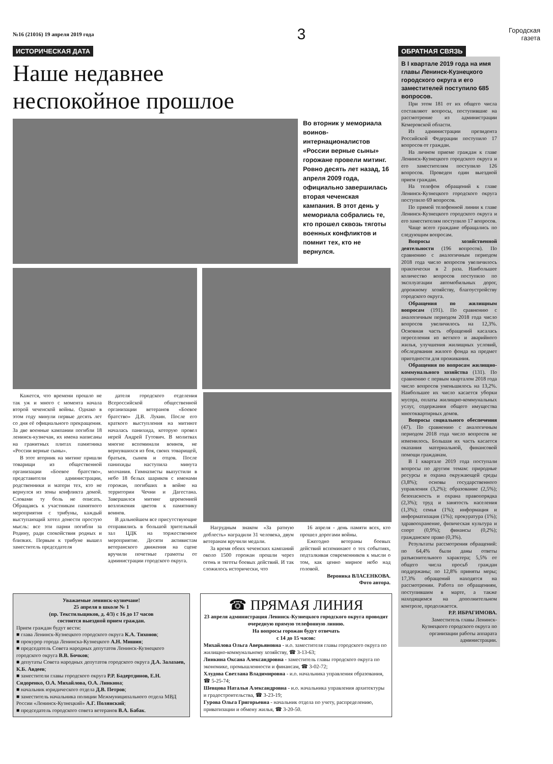№16 (21016) 19 апреля 2019 года 3 Городская
газета
ИСТОРИЧЕСКАЯ ДАТА
Наше недавнее
неспокойное прошлое
Во вторник у мемориала воинов-интернационалистов «России верные сыны» горожане провели митинг. Ровно десять лет назад, 16 апреля 2009 года, официально завершилась вторая чеченская кампания. В этот день у мемориала собрались те, кто прошел сквозь тяготы военных конфликтов и помнит тех, кто не вернулся.
Кажется, что времени прошло не так уж и много с момента начала второй чеченской войны. Однако в этом году минули первые десять лет со дня её официального прекращения. За две военные кампании погибли 18 ленинск-кузнечан, их имена написаны на гранитных плитах памятника «России верные сыны».
В этот вторник на митинг пришли товарищи из общественной организации «Боевое братство», представители администрации, родственники и матери тех, кто не вернулся из зоны конфликта домой. Словами ту боль не описать. Обращаясь к участникам памятного мероприятия с трибуны, каждый выступающий хотел донести простую мысль: все эти парни погибли за Родину, ради спокойствия родных и близких. Первым к трибуне вышел заместитель председателя
дателя городского отделения Всероссийской общественной организации ветеранов «Боевое братство» Д.В. Лукин. После его краткого выступления на митинге началась панихида, которую провел иерей Андрей Гутович. В молитвах многие вспоминали воинов, не вернувшихся из боя, своих товарищей, братьев, сынов и отцов. После панихиды наступила минута молчания. Гимназисты выпустили в небо 18 белых шариков с именами горожан, погибших в войне на территории Чечни и Дагестана. Завершился митинг церемонией возложения цветов к памятнику воинов.
В дальнейшем все присутствующие отправились в большой зрительный зал ЦДК на торжественное мероприятие. Десяти активистам ветеранского движения на сцене вручили почетные грамоты от администрации городского округа.
Нагрудным знаком «За ратную доблесть» наградили 31 человека, двум ветеранам вручили медали.
За время обеих чеченских кампаний около 1500 горожан прошли через огонь и тяготы боевых действий. И так сложилось исторически, что
16 апреля - день памяти всех, кто прошел дорогами войны.
Ежегодно ветераны боевых действий вспоминают о тех событиях, подталкивая современников к мысли о том, как ценно мирное небо над головой.
Вероника ВЛАСЕНКОВА.
Фото автора.
Уважаемые ленинск-кузнечане!
25 апреля в школе № 1
(пр. Текстильщиков, д. 4/3) с 16 до 17 часов
состоится выездной прием граждан.
Прием граждан будут вести:
■ глава Ленинск-Кузнецкого городского округа К.А. Тихонов;
■ прокурор города Ленинска-Кузнецкого А.Н. Мишин;
■ председатель Совета народных депутатов Ленинск-Кузнецкого городского округа В.В. Бочков;
■ депутаты Совета народных депутатов городского округа Д.А. Залазаев, К.Б. Авдеев;
■ заместители главы городского округа Р.Р. Бадертдинов, Е.Н. Сидоренко, О.А. Михайлова, О.А. Линкина;
■ начальник юридического отдела Д.В. Петров;
■ заместитель начальника полиции Межмуниципального отдела МВД России «Ленинск-Кузнецкий» А.Г. Полянский;
■ председатель городского совета ветеранов В.А. Бабак.
☎ ПРЯМАЯ ЛИНИЯ
23 апреля администрация Ленинск-Кузнецкого городского округа проводит очередную прямую телефонную линию.
На вопросы горожан будут отвечать
с 14 до 15 часов:
Михайлова Ольга Аверьяновна - и.о. заместителя главы городского округа по жилищно-коммунальному хозяйству, ☎ 3-13-63;
Линкина Оксана Александровна - заместитель главы городского округа по экономике, промышленности и финансам, ☎ 3-02-72;
Хлудова Светлана Владимировна - и.о. начальника управления образования, ☎ 5-25-74;
Шевцова Наталья Александровна - и.о. начальника управления архитектуры и градостроительства, ☎ 3-23-19;
Гурова Ольга Григорьевна - начальник отдела по учету, распределению, приватизации и обмену жилья, ☎ 3-20-50.
ОБРАТНАЯ СВЯЗЬ
В I квартале 2019 года на имя главы Ленинск-Кузнецкого городского округа и его заместителей поступило 685 вопросов.
При этом 181 от их общего числа составляют вопросы, поступившие на рассмотрение из администрации Кемеровской области.
Из администрации президента Российской Федерации поступило 17 вопросов от граждан.
На личном приеме граждан к главе Ленинск-Кузнецкого городского округа и его заместителям поступило 126 вопросов. Проведен один выездной прием граждан.
На телефон обращений к главе Ленинск-Кузнецкого городского округа поступило 69 вопросов.
По прямой телефонной линии к главе Ленинск-Кузнецкого городского округа и его заместителям поступило 17 вопросов.
Чаще всего граждане обращались по следующим вопросам.
Вопросы хозяйственной деятельности (196 вопросов). По сравнению с аналогичным периодом 2018 года число вопросов увеличилось практически в 2 раза. Наибольшее количество вопросов поступило по эксплуатации автомобильных дорог, дорожному хозяйству, благоустройству городского округа.
Обращения по жилищным вопросам (191). По сравнению с аналогичным периодом 2018 года число вопросов увеличилось на 12,3%. Основная часть обращений касалась переселения из ветхого и аварийного жилья, улучшения жилищных условий, обследования жилого фонда на предмет пригодности для проживания.
Обращения по вопросам жилищно-коммунального хозяйства (131). По сравнению с первым кварталом 2018 года число вопросов уменьшилось на 13,2%. Наибольшее их число касается уборки мусора, оплаты жилищно-коммунальных услуг, содержания общего имущества многоквартирных домов.
Вопросы социального обеспечения (47). По сравнению с аналогичным периодом 2018 года число вопросов не изменилось. Большая их часть касается оказания материальной, финансовой помощи гражданам.
В I квартале 2019 года поступали вопросы по другим темам: природные ресурсы и охрана окружающей среды (3,8%); основы государственного управления (3,2%); образование (2,5%); безопасность и охрана правопорядка (2,3%); труд и занятость населения (1,3%); семья (1%); информация и информатизация (1%); прокуратура (1%); здравоохранение, физическая культура и спорт (0,9%); финансы (0,2%); гражданское право (0,3%).
Результаты рассмотрения обращений: по 64,4% были даны ответы разъяснительного характера; 5,5% от общего числа просьб граждан поддержаны; по 12,8% приняты меры; 17,3% обращений находятся на рассмотрении. Работа по обращениям, поступившим в марте, а также находящимся на дополнительном контроле, продолжается.
Р.Р. ИБРАГИМОВА.
Заместитель главы Ленинск-Кузнецкого городского округа по организации работы аппарата администрации.